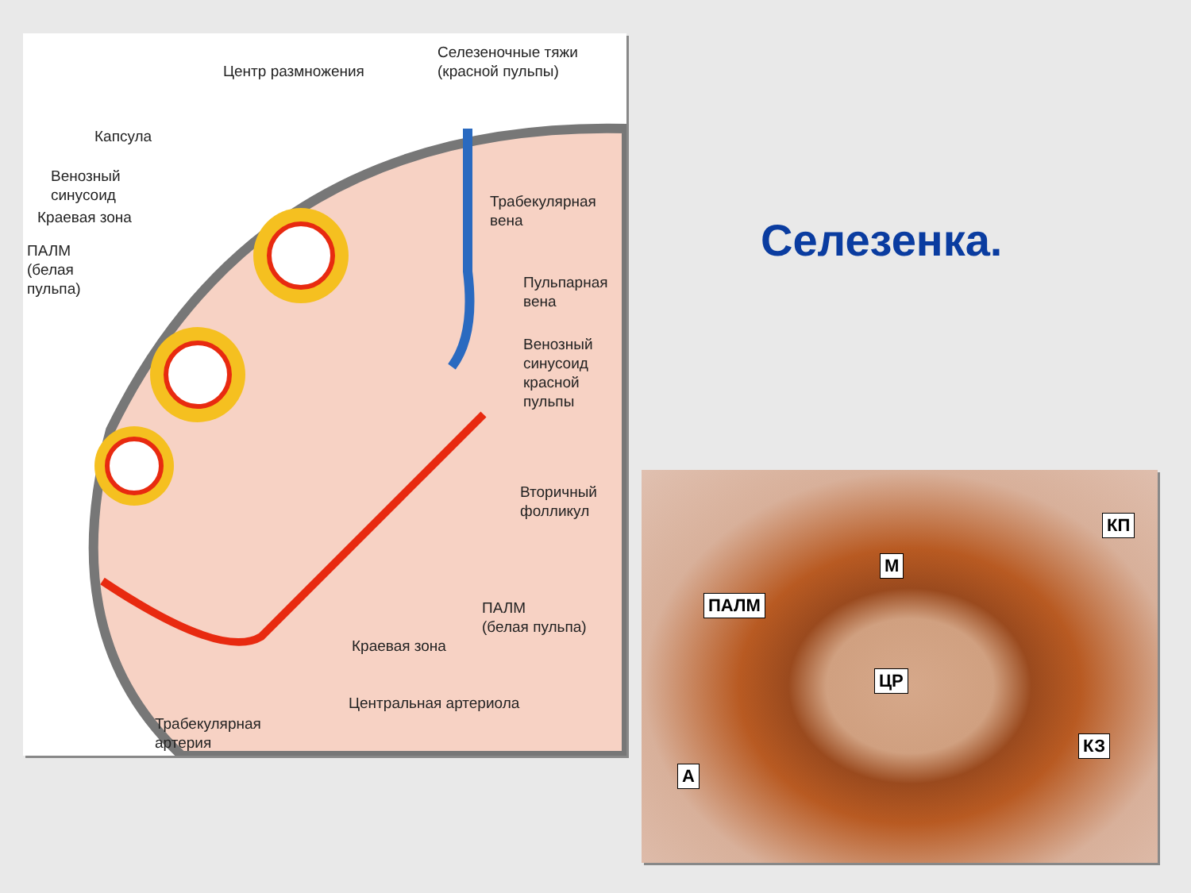Центр размножения
Селезеночные тяжи
(красной пульпы)
Капсула
Венозный
синусоид
Краевая зона
ПАЛМ
(белая
пульпа)
Трабекулярная
вена
Пульпарная
вена
Венозный
синусоид
красной
пульпы
Вторичный
фолликул
ПАЛМ
(белая пульпа)
Краевая зона
Центральная артериола
Трабекулярная
артерия
Селезенка.
КП
М
ПАЛМ
ЦР
КЗ
А